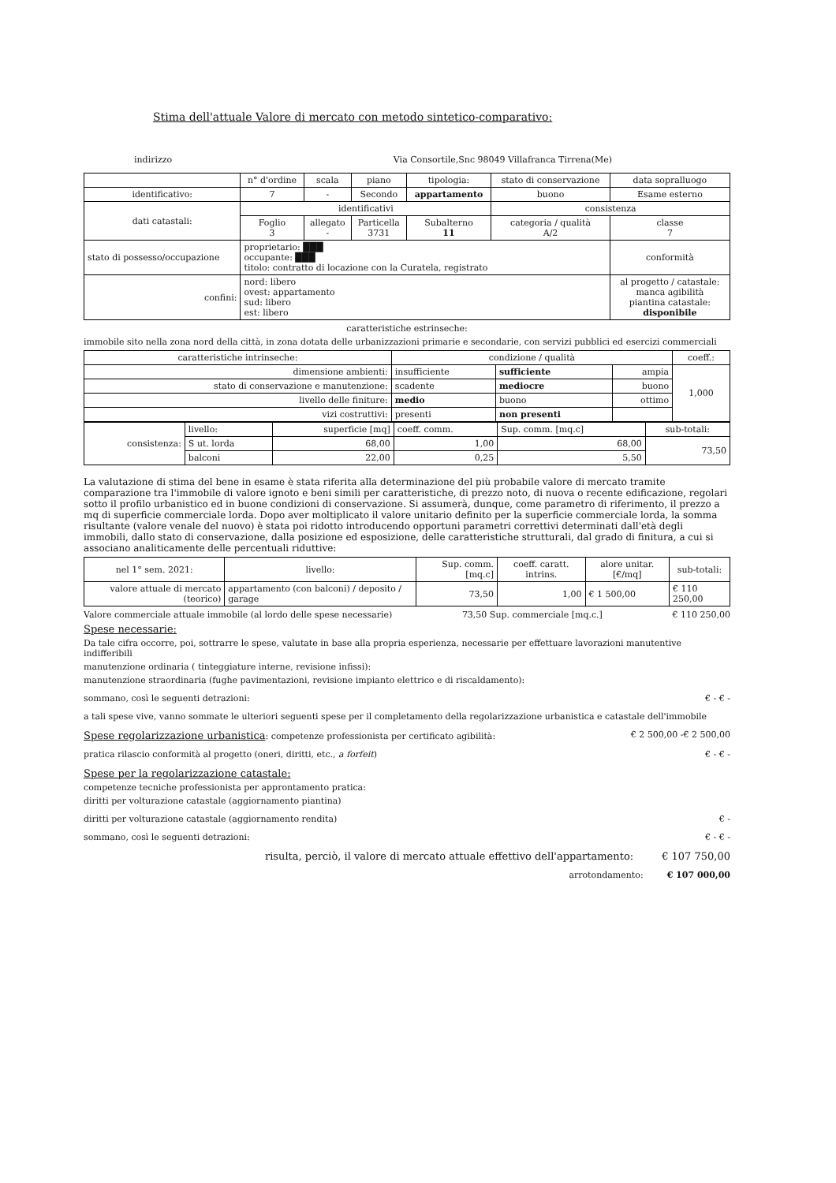Stima dell'attuale Valore di mercato con metodo sintetico-comparativo:
indirizzo Via Consortile,Snc 98049 Villafranca Tirrena(Me)
| | n° d'ordine | scala | piano | tipologia: | stato di conservazione | data sopralluogo |
| --- | --- | --- | --- | --- | --- | --- |
| identificativo: | 7 | - | Secondo | appartamento | buono | Esame esterno |
| dati catastali: | identificativi | | | | consistenza | |
| | Foglio 3 | allegato - | Particella 3731 | Subalterno 11 | categoria / qualità A/2 | classe 7 |
| stato di possesso/occupazione | proprietario: ███ occupante: ███ titolo: contratto di locazione con la Curatela, registrato | | | | | conformità |
| confini: | nord: libero ovest: appartamento sud: libero est: libero | | | | | al progetto / catastale: manca agibilità piantina catastale: disponibile |
caratteristiche estrinseche:
immobile sito nella zona nord della città, in zona dotata delle urbanizzazioni primarie e secondarie, con servizi pubblici ed esercizi commerciali
| caratteristiche intrinseche: | condizione / qualità | | | coeff.: |
| --- | --- | --- | --- | --- |
| dimensione ambienti: | insufficiente | sufficiente | ampia | 1,000 |
| stato di conservazione e manutenzione: | scadente | mediocre | buono | |
| livello delle finiture: | medio | buono | ottimo | |
| vizi costruttivi: | presenti | non presenti | | |
| consistenza: | livello: | superficie [mq] | coeff. comm. | Sup. comm. [mq.c] | sub-totali: |
| | S ut. lorda | 68,00 | 1,00 | 68,00 | 73,50 |
| | balconi | 22,00 | 0,25 | 5,50 | |
La valutazione di stima del bene in esame è stata riferita alla determinazione del più probabile valore di mercato tramite comparazione tra l'immobile di valore ignoto e beni simili per caratteristiche, di prezzo noto, di nuova o recente edificazione, regolari sotto il profilo urbanistico ed in buone condizioni di conservazione. Si assumerà, dunque, come parametro di riferimento, il prezzo a mq di superficie commerciale lorda. Dopo aver moltiplicato il valore unitario definito per la superficie commerciale lorda, la somma risultante (valore venale del nuovo) è stata poi ridotto introducendo opportuni parametri correttivi determinati dall'età degli immobili, dallo stato di conservazione, dalla posizione ed esposizione, delle caratteristiche strutturali, dal grado di finitura, a cui si associano analiticamente delle percentuali riduttive:
| nel 1° sem. 2021: | livello: | Sup. comm. [mq.c] | coeff. caratt. intrins. | alore unitar. [€/mq] | sub-totali: |
| --- | --- | --- | --- | --- | --- |
| valore attuale di mercato (teorico) | appartamento (con balconi) / deposito / garage | 73,50 | 1,00 | € 1 500,00 | € 110 250,00 |
Valore commerciale attuale immobile (al lordo delle spese necessarie) 73,50 Sup. commerciale [mq.c.] € 110 250,00
Spese necessarie:
Da tale cifra occorre, poi, sottrarre le spese, valutate in base alla propria esperienza, necessarie per effettuare lavorazioni manutentive indifferibili
manutenzione ordinaria ( tinteggiature interne, revisione infissi):
manutenzione straordinaria (fughe pavimentazioni, revisione impianto elettrico e di riscaldamento):
sommano, così le seguenti detrazioni: € - € -
a tali spese vive, vanno sommate le ulteriori seguenti spese per il completamento della regolarizzazione urbanistica e catastale dell'immobile
Spese regolarizzazione urbanistica: competenze professionista per certificato agibilità: € 2 500,00 -€ 2 500,00
pratica rilascio conformità al progetto (oneri, diritti, etc., a forfeit) € - € -
Spese per la regolarizzazione catastale:
competenze tecniche professionista per approntamento pratica:
diritti per volturazione catastale (aggiornamento piantina)
diritti per volturazione catastale (aggiornamento rendita) € -
sommano, così le seguenti detrazioni: € - € -
risulta, perciò, il valore di mercato attuale effettivo dell'appartamento: € 107 750,00
arrotondamento: € 107 000,00